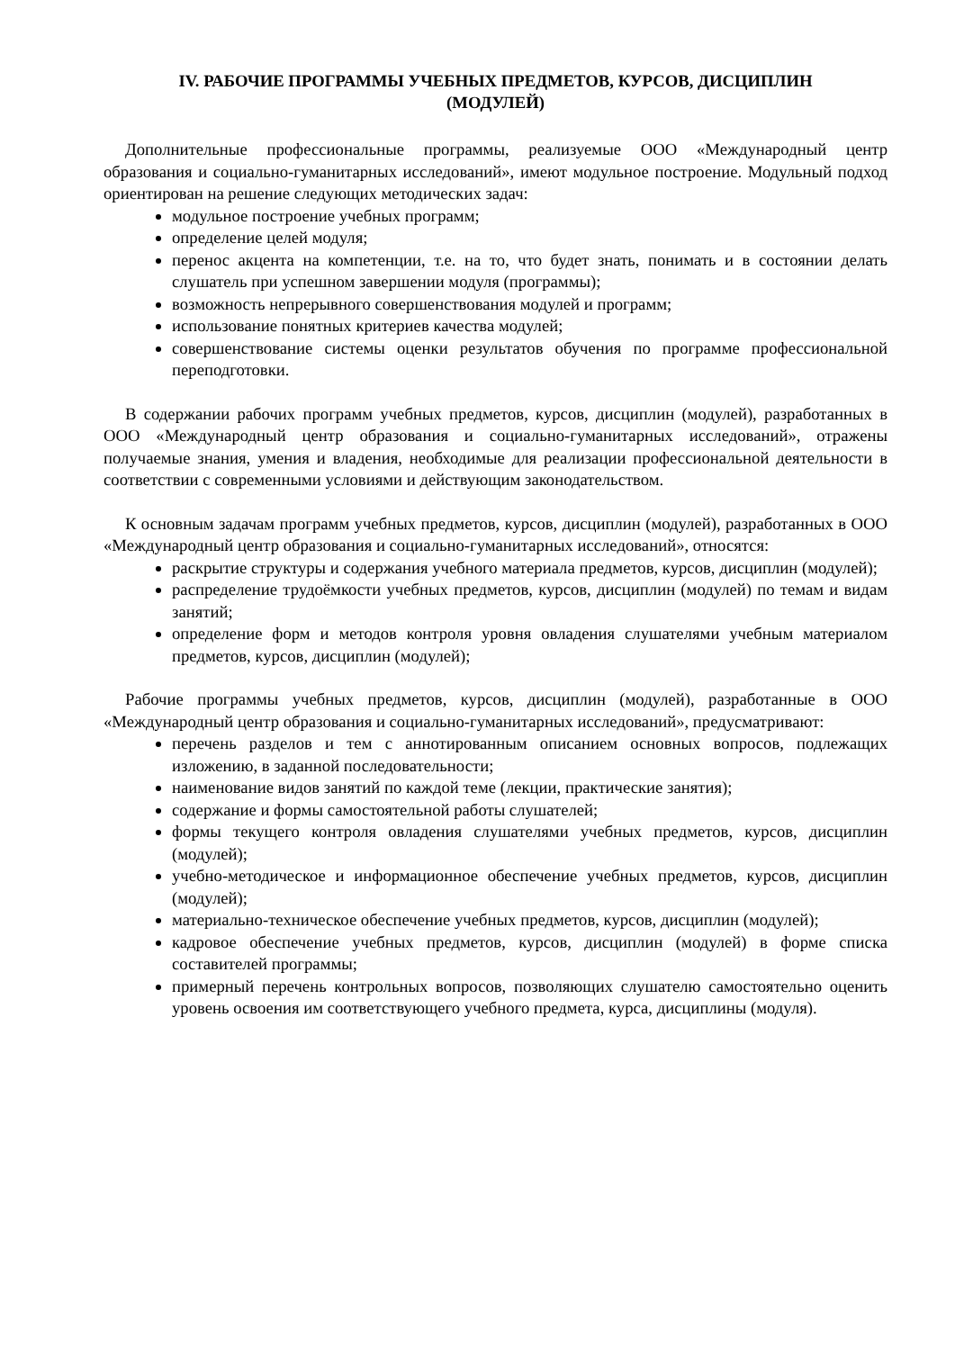IV. РАБОЧИЕ ПРОГРАММЫ УЧЕБНЫХ ПРЕДМЕТОВ, КУРСОВ, ДИСЦИПЛИН
(МОДУЛЕЙ)
Дополнительные профессиональные программы, реализуемые ООО «Международный центр образования и социально-гуманитарных исследований», имеют модульное построение. Модульный подход ориентирован на решение следующих методических задач:
модульное построение учебных программ;
определение целей модуля;
перенос акцента на компетенции, т.е. на то, что будет знать, понимать и в состоянии делать слушатель при успешном завершении модуля (программы);
возможность непрерывного совершенствования модулей и программ;
использование понятных критериев качества модулей;
совершенствование системы оценки результатов обучения по программе профессиональной переподготовки.
В содержании рабочих программ учебных предметов, курсов, дисциплин (модулей), разработанных в ООО «Международный центр образования и социально-гуманитарных исследований», отражены получаемые знания, умения и владения, необходимые для реализации профессиональной деятельности в соответствии с современными условиями и действующим законодательством.
К основным задачам программ учебных предметов, курсов, дисциплин (модулей), разработанных в ООО «Международный центр образования и социально-гуманитарных исследований», относятся:
раскрытие структуры и содержания учебного материала предметов, курсов, дисциплин (модулей);
распределение трудоёмкости учебных предметов, курсов, дисциплин (модулей) по темам и видам занятий;
определение форм и методов контроля уровня овладения слушателями учебным материалом предметов, курсов, дисциплин (модулей);
Рабочие программы учебных предметов, курсов, дисциплин (модулей), разработанные в ООО «Международный центр образования и социально-гуманитарных исследований», предусматривают:
перечень разделов и тем с аннотированным описанием основных вопросов, подлежащих изложению, в заданной последовательности;
наименование видов занятий по каждой теме (лекции, практические занятия);
содержание и формы самостоятельной работы слушателей;
формы текущего контроля овладения слушателями учебных предметов, курсов, дисциплин (модулей);
учебно-методическое и информационное обеспечение учебных предметов, курсов, дисциплин (модулей);
материально-техническое обеспечение учебных предметов, курсов, дисциплин (модулей);
кадровое обеспечение учебных предметов, курсов, дисциплин (модулей) в форме списка составителей программы;
примерный перечень контрольных вопросов, позволяющих слушателю самостоятельно оценить уровень освоения им соответствующего учебного предмета, курса, дисциплины (модуля).